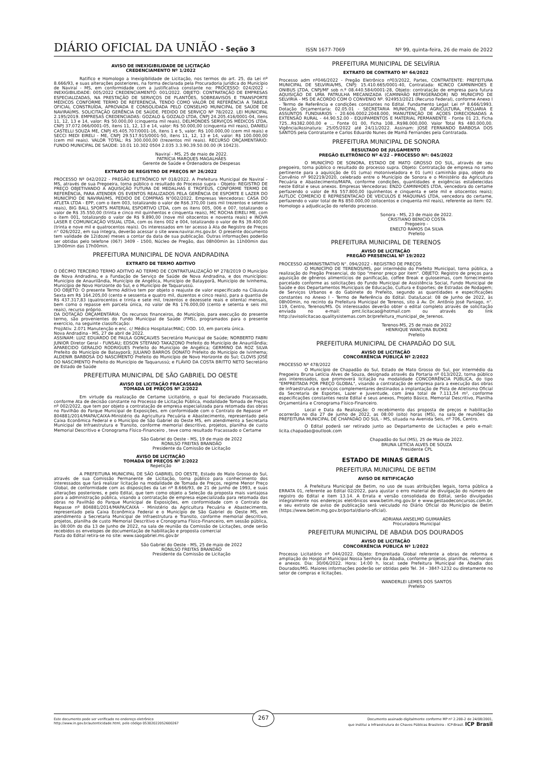DIÁRIO OFICIAL DA UNIÃO - Seção 3
ISSN 1677-7069 Nº 99, quinta-feira, 26 de maio de 2022
AVISO DE INEXIGIBILIDADE DE LICITAÇÃO
CREDENCIAMENTO Nº 1/2022
Ratifico e Homologo a Inexigibilidade de Licitação, nos termos do art. 25, da Lei nº 8.666/93, e suas alterações posteriores, na forma declarada pela Procuradoria Jurídica do Município de Naviraí - MS, em conformidade com a justificativa constante no: PROCESSO: 024/2022 - INEXIGIBILIDADE: 005/2022 CREDENCIAMENTO: 001/2022. OBJETO: CONTRATAÇÃO DE EMPRESAS ESPECIALIZADAS, NA PRESTAÇÃO DE SERVIÇOS DE PLANTÕES, SOBREAVISOS E TRANSPORTE MÉDICOS CONFORME TERMO DE REFERENCIA, TENDO COMO VALOR DE REFERÊNCIA A TABELA OFICIAL CONSTRUÍDA, APROVADA E CONSOLIDADA PELO CONSELHO MUNICIPAL DE SAÚDE DE NAVIRAÍ/MS. SOLICITAÇÃO GERÊNCIA DE SAÚDE. PEDIDO DE SERVIÇO Nº 78/2022. LEI MUNICIPAL 2.195/2019. EMPRESAS CREDENCIADAS: GOZALO & GOZALO LTDA, CNPJ 24.205.416/0001-04, itens 11, 12, 13 e 14, valor: R$ 50.000,00 (cinquenta mil reais), DELMONDES SERVIÇOS MÉDICOS LTDA, CNPJ 37.072.066/0001-05, itens 11, 12, 13 e 14, valor: R$ 50.000,00 (cinquenta mil reais), DANIELI CASTELLI SOUZA ME, CNPJ 45.405.707/0001-16, itens 1 e 5, valor: R$ 100.000,00 (cem mil reais) e SECCI MEDI EIRELI - ME, CNPJ 29.517.915/0001-50, itens 11, 12, 13 e 14, valor: R$ 100.000,00 (cem mil reais). VALOR TOTAL: R$ 300.000,00 (trezentos mil reais). RECURSO ORÇAMENTÁRIO: FUNDO MUNICIPAL DE SAÚDE: 10.01 10.302 0504 2.035 3.3.90.39.50.00.00 (R 10423).
Naviraí - MS, 25 de maio de 2022.
PATRÍCIA MARQUES MAGALHÃES
Gerente de Saúde e Ordenadora de Despesas
EXTRATO DE REGISTRO DE PREÇOS Nº 26/2022
PROCESSO Nº 042/2022 - PREGÃO ELETRÔNICO Nº 018/2022. A Prefeitura Municipal de Naviraí - MS, através de sua Pregoeira, torna público o resultado do Processo supra - Objeto: REGISTRO DE PREÇO OBJETIVANDO A AQUISIÇÃO FUTURA DE MEDALHAS E TROFÉUS, CONFORME TERMO DE REFERÊNCIA, PARA ATENDER OS EVENTOS REALIZADOS PELA GERÊNCIA DE ESPORTE E LAZER DO MUNICÍPIO DE NAVIRAÍ/MS, PEDIDO DE COMPRAS N°002/2022. Empresas Vencedoras: CASA DO ATLETA LTDA - EPP, com o item 003, totalizando o valor de R$6.370,00 (seis mil trezentos e setenta reais), BIG BALL SPORTS MATERIAL ESPORTIVO LTDA, com os itens 005, 006 e 007, totalizando o valor de R$ 35.550,00 (trinta e cinco mil quinhentos e cinquenta reais), MC ROCHA EIRELI ME, com o item 001, totalizando o valor de R$ 9.890,00 (nove mil oitocentos e noventa reais) e INOVA LASER E COMUNICAÇÃO VISUAL LTDA, com os itens 002 e 004, totalizando o valor de R$ 39.400,00 (trinta e nove mil e quatrocentos reais). Os interessados em ter acesso à Ata de Registro de Preços n° 026/2022, em sua íntegra, deverão acessar o site www.navirai.ms.gov.br. O presente documento tem validade de 12(doze) meses a contar da data de sua publicação. Outras informações poderão ser obtidas pelo telefone (067) 3409 - 1500, Núcleo de Pregão, das 08h00min às 11h00min das 13h00min das 17h00min.
PREFEITURA MUNICIPAL DE NOVA ANDRADINA
EXTRATO DE TERMO ADITIVO
O DÉCIMO TERCEIRO TERMO ADITIVO AO TERMO DE CONTRATUALIZAÇÃO Nº 278/2019 O Município de Nova Andradina, e a Fundação de Serviço de Saúde de Nova Andradina, e dos municípios: Município de Anaurilândia, Município de Angélica, Município de Batayporã, Município de Ivinhema, Município de Novo Horizonte do Sul, e o Município de Taquarussú.
DO OBJETO: O presente Termo Aditivo tem por objeto o reajuste de valor especificado na Cláusula Sexta em R$ 164.205,00 (cento e sessenta e quatro mil, duzentos e cinco reais), para a quantia de R$ 437.317,83 (quatrocentos e trinta e sete mil, trezentos e dezessete reais e oitenta) mensais, bem como o repasse em parcela única, no valor de R$ 176.000,00 (cento e setenta e seis mil reais), recurso próprio.
DA DOTAÇÃO ORÇAMENTÁRIA: Os recursos financeiros, do Município, para execução do presente termo, são provenientes do Fundo Municipal de Saúde (FMS), programados para o presente exercício, na seguinte classificação:
Proj/Ativ. 2.071 Manutenção e enc. c/ Médico Hospitalar/MAC; COD. 10, em parcela única.
Nova Andradina - MS, 27 de abril de 2022.
ASSINAM: LUIZ EDUARDO DE PAULA GONÇALVES Secretário Municipal de Saúde; NORBERTO FABRI JUNIOR Diretor Geral - FUNSAU; EDSON STEFANO TAKAZONO Prefeito do Município de Anaurilândia; APARECIDO GERALDO RODRIGUES Prefeito do Município de Angélica; GERMINO DA ROZ SILVA Prefeito do Município de Batayporã; JULIANO BARROS DONATO Prefeito do Município de Ivinhema; ALDENIR BARBOSA DO NASCIMENTO Prefeito do Município de Novo Horizonte do Sul; CLOVIS JOSÉ DO NASCIMENTO Prefeito do Município de Taquarussú; e FLÁVIO DA COSTA BRITTO NETO Secretário de Estado de Saúde
PREFEITURA MUNICIPAL DE SÃO GABRIEL DO OESTE
AVISO DE LICITAÇÃO FRACASSADA
TOMADA DE PREÇOS Nº 2/2022
Em virtude da realização de Certame Licitatório, o qual foi declarado Fracassado, conforme Ata de decisão constante no Processo de Licitação Pública, modalidade Tomada de Preços nº 002/2022, que tem por objeto a contratação de empresa especializada para retomada das obras no Pavilhão do Parque Municipal de Exposições, em conformidade com o Contrato de Repasse nº 804881/2014/MAPA/CAIXA-Ministério da Agricultura Pecuária e Abastecimento, representado pela Caixa Econômica Federal e o Município de São Gabriel do Oeste MS, em atendimento a Secretaria Municipal de Infraestrutura e Transito, conforme memorial descritivo, projetos, planilha de custo Memorial Descritivo e Cronograma Físico-Financeiro , teve como resultado Fracassado o Certame
São Gabriel do Oeste - MS, 19 de maio de 2022
RONILSO FREITAS BRANDÃO
Presidente da Comissão de Licitação
AVISO DE LICITAÇÃO
TOMADA DE PREÇOS Nº 2/2022
Repetição
A PREFEITURA MUNICIPAL DE SÃO GABRIEL DO OESTE, Estado do Mato Grosso do Sul, através de sua Comissão Permanente de Licitação, torna público para conhecimento dos interessados que fará realizar licitação na modalidade de Tomada de Preços, regime Menor Preço Global, de conformidade com as disposições da Lei nº 8.666/93, de 21 de junho de 1993, e suas alterações posteriores, e pelo Edital, que tem como objeto a Seleção da proposta mais vantajosa para a administração pública, visando a contratação de empresa especializada para retomada das obras no Pavilhão do Parque Municipal de Exposições, em conformidade com o Contrato de Repasse nº 804881/2014/MAPA/CAIXA - Ministério da Agricultura Pecuária e Abastecimento, representado pela Caixa Econômica Federal e o Município de São Gabriel do Oeste MS, em atendimento a Secretaria Municipal de Infraestrutura e Transito, conforme memorial descritivo, projetos, planilha de custo Memorial Descritivo e Cronograma Físico-Financeiro, em sessão pública, às 08:00h do dia 13 de Junho de 2022, na sala de reunião da Comissão de Licitações, onde serão recebidos os envelopes de documentação de habilitação e proposta comercial
Pasta do Edital retira-se no site: www.saogabriel.ms.gov.br
São Gabriel do Oeste - MS, 25 de maio de 2022
RONILSO FREITAS BRANDÃO
Presidente da Comissão de Licitação
PREFEITURA MUNICIPAL DE SELVÍRIA
EXTRATO DE CONTRATO Nº 64/2022
Processo adm nº046/2022 - Pregão Eletrônico nº03/2022, Partes, CONTRATENTE: PREFEITURA MUNICIPAL DE SELVIRIA/MS, CNPJ: 15.410.665/0001-40, Contratada: KCINCO CAMNINHOES E ONIBUS LTDA, CNPJ/MF sob n.º 08.440.584/0001-28, Objeto: contratação de empresa para futura AQUISIÇÃO DE UMA PATRULHA MECANIZADA (CAMINHÃO REFRIGERADOR) NO MUNICIPIO DE SELVIRIA - MS DE ACORDO COM O CONVENIO Nº. 924953/2021 (Recurso Federal), conforme Anexo I - Termo de Referência e condições constantes no Edital. Fundamento Legal: Lei nº 8.666/1993. Dotação Orçamentaria: 02.05.01 - SECRETARIA MUNICIPAL DE AGRICULTURA, PECUARIA E ASSUNTOS FUNDIARIOS - 20.606.0002.2048.000, MANUTENÇÃO DE AÇOES DIRECIONADAS A EXTENSÃO RURAL - 44.90.52.00 - EQUIPAMENTOS E MATERIAL PERMANENTE - Fonte 01 23, Ficha 725...R$382.000,00 e ... Fonte 01 00, Ficha 108...R$98.000,000. Valor Total R$ 480.000,00. Vigência/Assinatura: 25/05/2022 até 24/11/2022. Assinam: JOSÉ FERNANDO BARBOSA DOS SANTOS pela Contratante e Carlos Eduardo Nunes de Mamã Fernandes pela Contratada.
PREFEITURA MUNICIPAL DE SONORA
RESULTADO DE JULGAMENTO
PREGÃO ELETRÔNICO Nº 4/22 - PROCESSO Nº: 045/2022
O MUNICÍPIO DE SONORA, ESTADO DE MATO GROSSO DO SUL, através de seu pregoeiro, torna público o resultado do processo supra. Objeto: Contratação de empresa no ramo pertinente para a aquisição de 01 (uma) motoniveladora e 01 (um) caminhão pipa, objeto do Convênio nº 902219/2020, celebrado entre o Município de Sonora e o Ministério da Agricultura Pecuária e Abastecimento/MAPA, conforme condições, quantidades e exigências estabelecidas neste Edital e seus anexos. Empresas Vencedoras: ENZO CAMINHOES LTDA, vencedora do certame perfazendo o valor de R$ 557.800,00 (quinhentos e cinquenta e sete mil e oitocentos reais); AUTLOC COMERCIO E REPRESENTACAO DE VEICULOS E MAQUINAS LTDA, vencedora do certame, perfazendo o valor total de R$ 850.000,00 (oitocentos e cinquenta mil reais), referente ao item: 02. Homologo a adjudicação do referido processo.
Sonora - MS, 23 de maio de 2022.
CRISTIANO BENICIO COSTA
Pregoeiro -
ENELTO RAMOS DA SILVA
Prefeito
PREFEITURA MUNICIPAL DE TERENOS
AVISO DE LICITAÇÃO
PREGÃO PRESENCIAL Nº 19/2022
PROCESSO ADMINISTRATIVO N°. 094/2022 - REGISTRO DE PREÇOS
O MUNICÍPIO DE TERENOS/MS, por intermédio do Prefeito Municipal, torna pública, a realização do Pregão Presencial, do tipo "menor preço por item". OBJETO: Registro de preços para aquisição de gêneros alimentícios de panificação, coffee Break e guloseimas, com fornecimento parcelado conforme as solicitações do Fundo Municipal de Assistência Social, Fundo Municipal de Saúde e dos Departamentos Municipais de Educação, Cultura e Esportes; de Estradas de Rodagem; de Serviços Urbanos e do Gabinete do Prefeito, segundo as quantidades e especificações constantes no Anexo I - Termo de Referência do Edital. Data/Local: 08 de Junho de 2022, às 08h00min, no recinto da Prefeitura Municipal de Terenos, sito á Av. Dr. Antônio José Paniago, n°. 119, Centro, Terenos/MS. Os interessados deverão obter o edital completo através de solicitação enviada no e-mail: pmt.licitacao@hotmail.com ou através do link http://avisolicitacao.qualitysistemas.com.br/prefeitura_municipal_de_terenos.
Terenos-MS, 25 de maio de 2022
HENRIQUE WANCURA BUDKE
Prefeito
PREFEITURA MUNICIPAL DE CHAPADÃO DO SUL
AVISO DE LICITAÇÃO
CONCORRÊNCIA PÚBLICA Nº 2/2022
PROCESSO Nº 478/2022
O Município de Chapadão do Sul, Estado de Mato Grosso do Sul, por intermédio da Pregoeira Bruna Letícia Alves de Souza, designada através da Portaria nº 013/2022, torna público aos interessados, que promoverá licitação na modalidade CONCORRÊNCIA PÚBLICA, do tipo "EMPREITADA POR PREÇO GLOBAL", visando a contratação de empresa para a execução das obras de infraestrutura e serviços complementares destinados a implantação de Pista de Atletismo Oficial da Secretaria de Esportes, Lazer e Juventude, com área total de 7.111,54 m², conforme especificações constantes neste Edital e seus anexos, Projeto Básico, Memorial Descritivo, Planilha Orçamentária e Cronograma Físico-Financeiro.
Local e Data da Realização: O recebimento das proposta de preços e habilitação ocorrerão no dia 27 de junho de 2022, as 08:00 (oito) horas (MS), na sala de reuniões da PREFEITURA MUNICIPAL DE CHAPADÃO DO SUL - MS, situada na Avenida Seis, nº 706, Centro.
O Edital poderá ser retirado junto ao Departamento de Licitações e pelo e-mail: licita.chapadao@outlook.com
Chapadão do Sul (MS), 25 de Maio de 2022.
BRUNA LETÍCIA ALVES DE SOUZA
Presidente CPL
ESTADO DE MINAS GERAIS
PREFEITURA MUNICIPAL DE BETIM
AVISO DE RETIFICAÇÃO
A Prefeitura Municipal de Betim, no uso de suas atribuições legais, torna pública a ERRATA 01, referente ao Edital 02/2022, para ajustar o erro material de divulgação do número de registro do Edital e item 13.14. A Errata e versão consolidada do Edital, serão divulgadas integralmente nos endereços eletrônicos www.betim.mg.gov.br e www.gestaodeconcursos.com.br, e seu extrato de aviso de publicação será veiculado no Diário Oficial do Município de Betim (https://www.betim.mg.gov.br/portal/diario-oficial).
ADRIANA ANSELMO GUIMARÃES
Procuradora Municipal
PREFEITURA MUNICIPAL DE ABADIA DOS DOURADOS
AVISO DE LICITAÇÃO
CONCORRÊNCIA PÚBLICA Nº 1/2022
Processo Licitatório nº 044/2022. Objeto: Empreitada Global referente a obras de reforma e ampliação do Hospital Municipal Nossa Senhora da Abadia, conforme projetos, planilhas, memoriais e anexos. Dia: 30/06/2022. Hora: 14:00 h, local: sede Prefeitura Municipal de Abadia dos Dourados/MG. Maiores informações poderão ser obtidas pelo Tel. 34 - 3847-1232 ou diretamente no setor de compras e licitações.
WANDERLEI LEMES DOS SANTOS
Prefeito
Este documento pode ser verificado no endereço eletrônico
http://www.in.gov.br/autenticidade.html, pelo código 05302022052600267
267
Documento assinado digitalmente conforme MP nº 2.200-2 de 24/08/2001,
que institui a Infraestrutura de Chaves Públicas Brasileira - ICP-Brasil. ICP Brasil